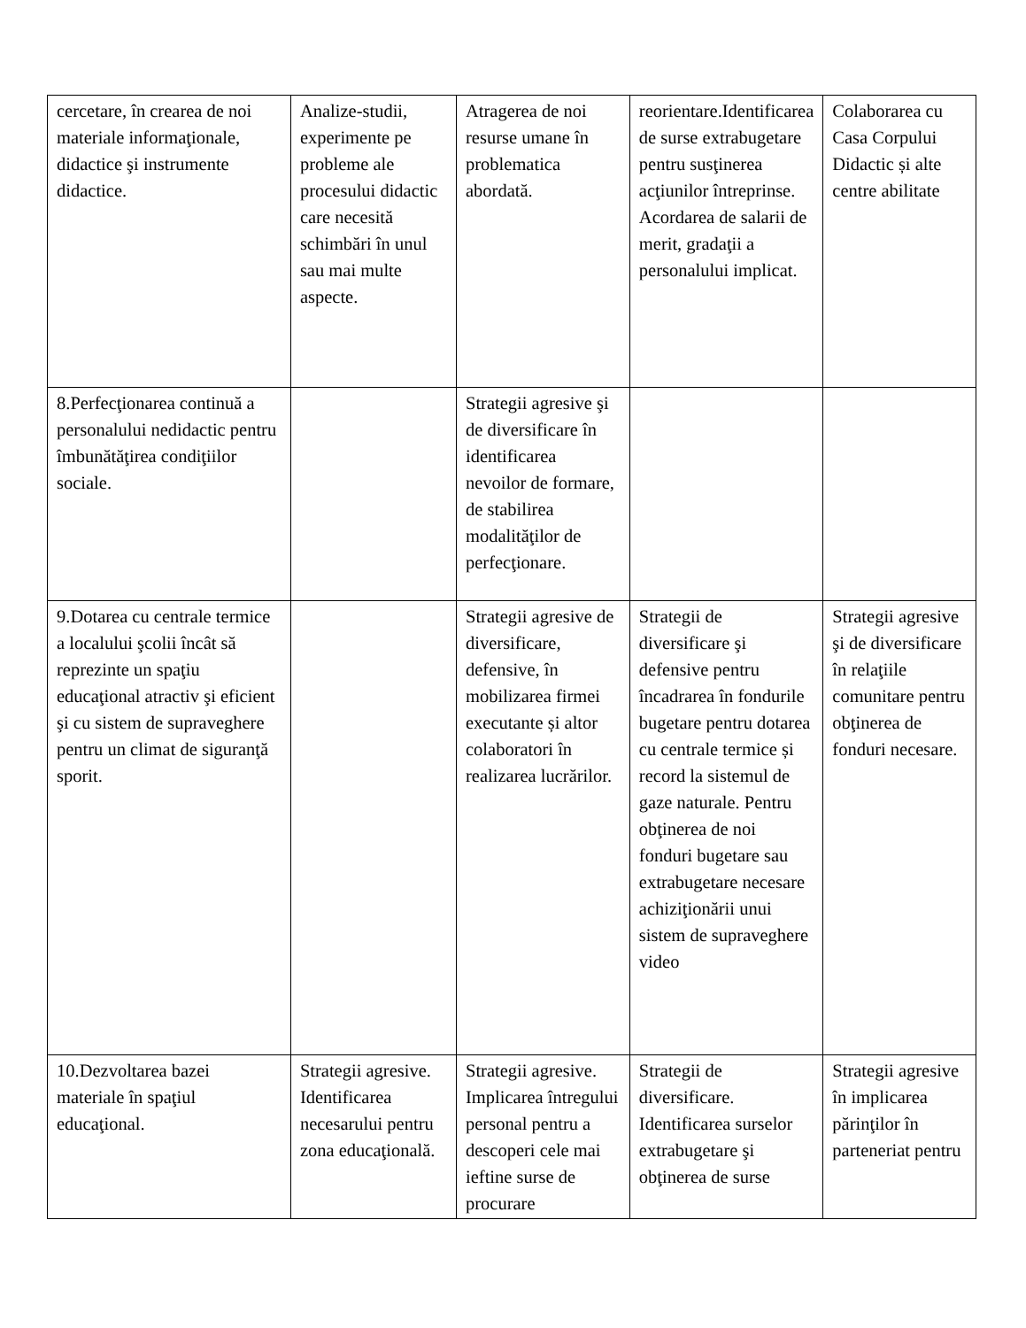| cercetare, în crearea de noi materiale informaţionale, didactice şi instrumente didactice. | Analize-studii, experimente pe probleme ale procesului didactic care necesită schimbări în unul sau mai multe aspecte. | Atragerea de noi resurse umane în problematica abordată. | reorientare.Identificarea de surse extrabugetare pentru susţinerea acţiunilor întreprinse. Acordarea de salarii de merit, gradaţii a personalului implicat. | Colaborarea cu Casa Corpului Didactic și alte centre abilitate |
| 8.Perfecţionarea continuă a personalului nedidactic pentru îmbunătăţirea condiţiilor sociale. | | Strategii agresive şi de diversificare în identificarea nevoilor de formare, de stabilirea modalităţilor de perfecţionare. | | |
| 9.Dotarea cu centrale termice a localului şcolii încât să reprezinte un spaţiu educaţional atractiv şi eficient şi cu sistem de supraveghere pentru un climat de siguranţă sporit. | | Strategii agresive de diversificare, defensive, în mobilizarea firmei executante și altor colaboratori în realizarea lucrărilor. | Strategii de diversificare şi defensive pentru încadrarea în fondurile bugetare pentru dotarea cu centrale termice și record la sistemul de gaze naturale. Pentru obţinerea de noi fonduri bugetare sau extrabugetare necesare achiziţionării unui sistem de supraveghere video | Strategii agresive şi de diversificare în relaţiile comunitare pentru obţinerea de fonduri necesare. |
| 10.Dezvoltarea bazei materiale în spaţiul educaţional. | Strategii agresive. Identificarea necesarului pentru zona educaţională. | Strategii agresive. Implicarea întregului personal pentru a descoperi cele mai ieftine surse de procurare | Strategii de diversificare. Identificarea surselor extrabugetare şi obţinerea de surse | Strategii agresive în implicarea părinţilor în parteneriat pentru |